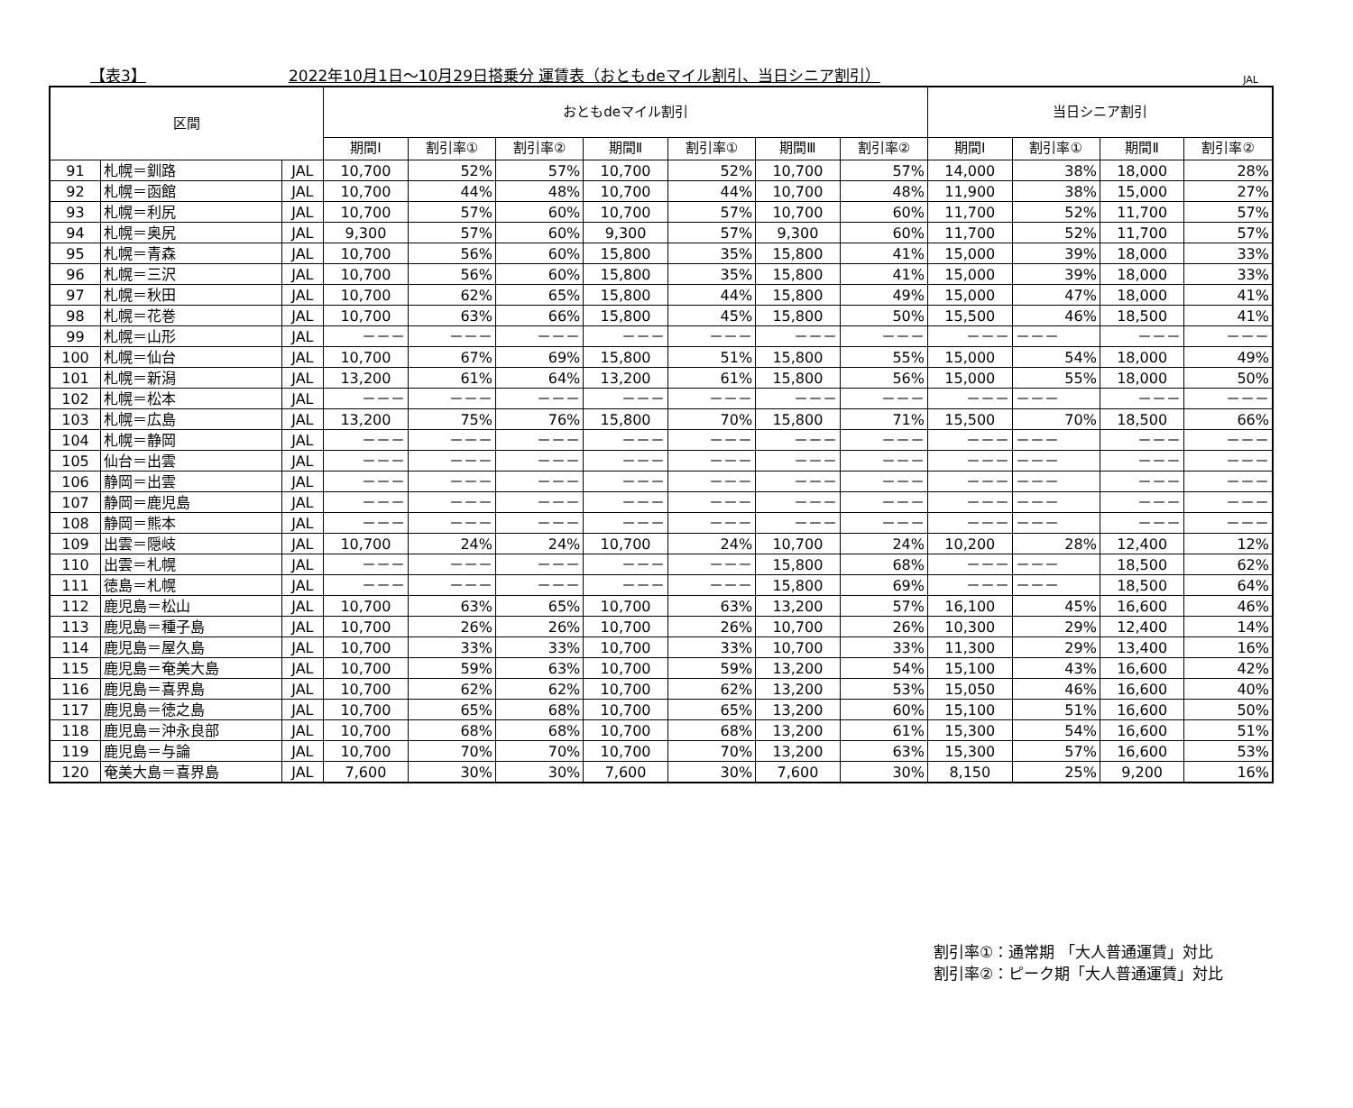【表3】 2022年10月1日～10月29日搭乗分 運賃表（おともdeマイル割引、当日シニア割引） JAL
| 区間 | | | おともdeマイル割引 | | | | | | | 当日シニア割引 | | | |
| --- | --- | --- | --- | --- | --- | --- | --- | --- | --- | --- | --- | --- | --- |
| | | | 期間Ⅰ | 割引率① | 割引率② | 期間Ⅱ | 割引率① | 期間Ⅲ | 割引率② | 期間Ⅰ | 割引率① | 期間Ⅱ | 割引率② |
| 91 | 札幌＝釧路 | JAL | 10,700 | 52% | 57% | 10,700 | 52% | 10,700 | 57% | 14,000 | 38% | 18,000 | 28% |
| 92 | 札幌＝函館 | JAL | 10,700 | 44% | 48% | 10,700 | 44% | 10,700 | 48% | 11,900 | 38% | 15,000 | 27% |
| 93 | 札幌＝利尻 | JAL | 10,700 | 57% | 60% | 10,700 | 57% | 10,700 | 60% | 11,700 | 52% | 11,700 | 57% |
| 94 | 札幌＝奥尻 | JAL | 9,300 | 57% | 60% | 9,300 | 57% | 9,300 | 60% | 11,700 | 52% | 11,700 | 57% |
| 95 | 札幌＝青森 | JAL | 10,700 | 56% | 60% | 15,800 | 35% | 15,800 | 41% | 15,000 | 39% | 18,000 | 33% |
| 96 | 札幌＝三沢 | JAL | 10,700 | 56% | 60% | 15,800 | 35% | 15,800 | 41% | 15,000 | 39% | 18,000 | 33% |
| 97 | 札幌＝秋田 | JAL | 10,700 | 62% | 65% | 15,800 | 44% | 15,800 | 49% | 15,000 | 47% | 18,000 | 41% |
| 98 | 札幌＝花巻 | JAL | 10,700 | 63% | 66% | 15,800 | 45% | 15,800 | 50% | 15,500 | 46% | 18,500 | 41% |
| 99 | 札幌＝山形 | JAL | －－－ | －－－ | －－－ | －－－ | －－－ | －－－ | －－－ | －－－ | －－－ | －－－ | －－－ |
| 100 | 札幌＝仙台 | JAL | 10,700 | 67% | 69% | 15,800 | 51% | 15,800 | 55% | 15,000 | 54% | 18,000 | 49% |
| 101 | 札幌＝新潟 | JAL | 13,200 | 61% | 64% | 13,200 | 61% | 15,800 | 56% | 15,000 | 55% | 18,000 | 50% |
| 102 | 札幌＝松本 | JAL | －－－ | －－－ | －－－ | －－－ | －－－ | －－－ | －－－ | －－－ | －－－ | －－－ | －－－ |
| 103 | 札幌＝広島 | JAL | 13,200 | 75% | 76% | 15,800 | 70% | 15,800 | 71% | 15,500 | 70% | 18,500 | 66% |
| 104 | 札幌＝静岡 | JAL | －－－ | －－－ | －－－ | －－－ | －－－ | －－－ | －－－ | －－－ | －－－ | －－－ | －－－ |
| 105 | 仙台＝出雲 | JAL | －－－ | －－－ | －－－ | －－－ | －－－ | －－－ | －－－ | －－－ | －－－ | －－－ | －－－ |
| 106 | 静岡＝出雲 | JAL | －－－ | －－－ | －－－ | －－－ | －－－ | －－－ | －－－ | －－－ | －－－ | －－－ | －－－ |
| 107 | 静岡＝鹿児島 | JAL | －－－ | －－－ | －－－ | －－－ | －－－ | －－－ | －－－ | －－－ | －－－ | －－－ | －－－ |
| 108 | 静岡＝熊本 | JAL | －－－ | －－－ | －－－ | －－－ | －－－ | －－－ | －－－ | －－－ | －－－ | －－－ | －－－ |
| 109 | 出雲＝隠岐 | JAL | 10,700 | 24% | 24% | 10,700 | 24% | 10,700 | 24% | 10,200 | 28% | 12,400 | 12% |
| 110 | 出雲＝札幌 | JAL | －－－ | －－－ | －－－ | －－－ | －－－ | 15,800 | 68% | －－－ | －－－ | 18,500 | 62% |
| 111 | 徳島＝札幌 | JAL | －－－ | －－－ | －－－ | －－－ | －－－ | 15,800 | 69% | －－－ | －－－ | 18,500 | 64% |
| 112 | 鹿児島＝松山 | JAL | 10,700 | 63% | 65% | 10,700 | 63% | 13,200 | 57% | 16,100 | 45% | 16,600 | 46% |
| 113 | 鹿児島＝種子島 | JAL | 10,700 | 26% | 26% | 10,700 | 26% | 10,700 | 26% | 10,300 | 29% | 12,400 | 14% |
| 114 | 鹿児島＝屋久島 | JAL | 10,700 | 33% | 33% | 10,700 | 33% | 10,700 | 33% | 11,300 | 29% | 13,400 | 16% |
| 115 | 鹿児島＝奄美大島 | JAL | 10,700 | 59% | 63% | 10,700 | 59% | 13,200 | 54% | 15,100 | 43% | 16,600 | 42% |
| 116 | 鹿児島＝喜界島 | JAL | 10,700 | 62% | 62% | 10,700 | 62% | 13,200 | 53% | 15,050 | 46% | 16,600 | 40% |
| 117 | 鹿児島＝徳之島 | JAL | 10,700 | 65% | 68% | 10,700 | 65% | 13,200 | 60% | 15,100 | 51% | 16,600 | 50% |
| 118 | 鹿児島＝沖永良部 | JAL | 10,700 | 68% | 68% | 10,700 | 68% | 13,200 | 61% | 15,300 | 54% | 16,600 | 51% |
| 119 | 鹿児島＝与論 | JAL | 10,700 | 70% | 70% | 10,700 | 70% | 13,200 | 63% | 15,300 | 57% | 16,600 | 53% |
| 120 | 奄美大島＝喜界島 | JAL | 7,600 | 30% | 30% | 7,600 | 30% | 7,600 | 30% | 8,150 | 25% | 9,200 | 16% |
割引率①：通常期 「大人普通運賃」対比
割引率②：ピーク期「大人普通運賃」対比